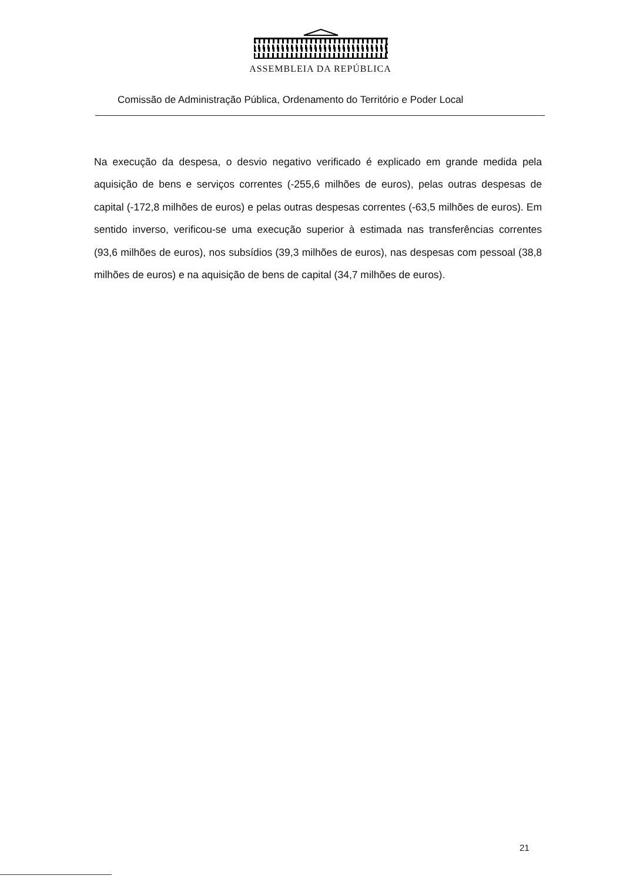ASSEMBLEIA DA REPÚBLICA
Comissão de Administração Pública, Ordenamento do Território e Poder Local
Na execução da despesa, o desvio negativo verificado é explicado em grande medida pela aquisição de bens e serviços correntes (-255,6 milhões de euros), pelas outras despesas de capital (-172,8 milhões de euros) e pelas outras despesas correntes (-63,5 milhões de euros). Em sentido inverso, verificou-se uma execução superior à estimada nas transferências correntes (93,6 milhões de euros), nos subsídios (39,3 milhões de euros), nas despesas com pessoal (38,8 milhões de euros) e na aquisição de bens de capital (34,7 milhões de euros).
21